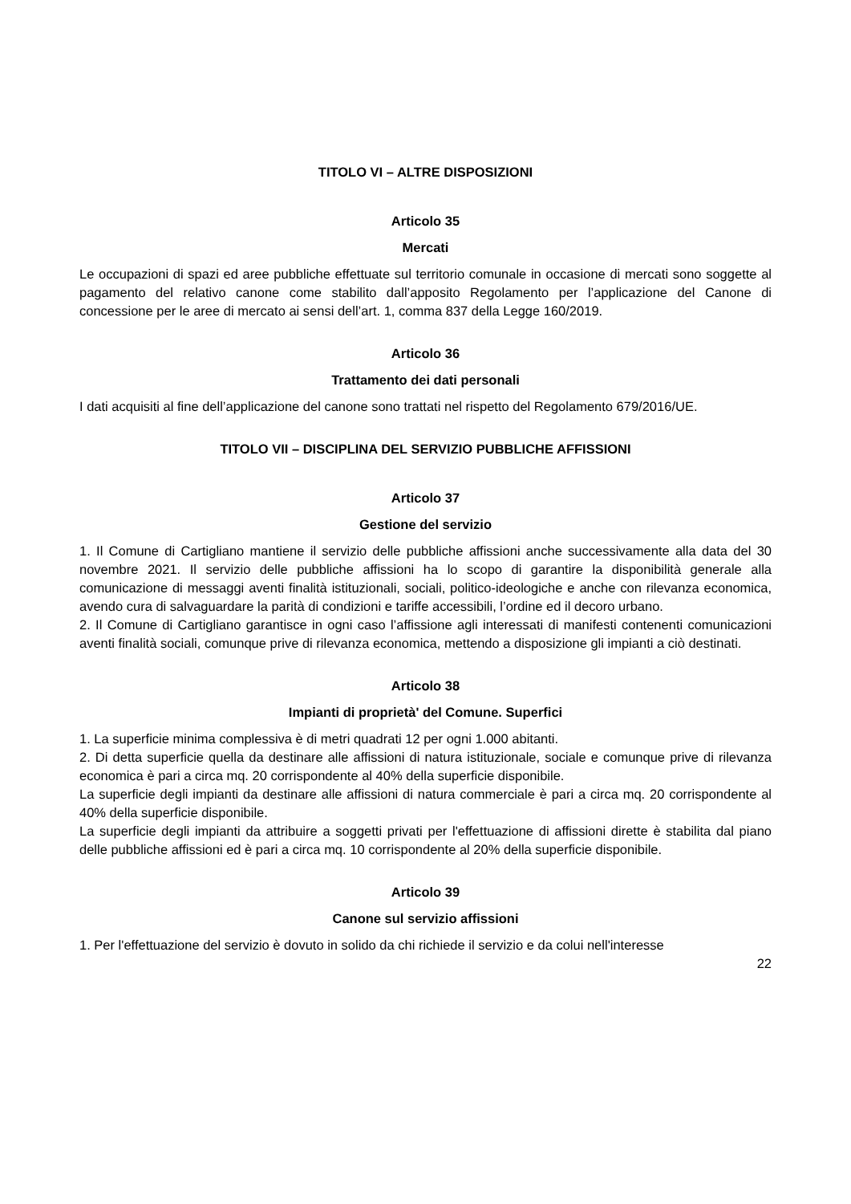TITOLO VI – ALTRE DISPOSIZIONI
Articolo 35
Mercati
Le occupazioni di spazi ed aree pubbliche effettuate sul territorio comunale in occasione di mercati sono soggette al pagamento del relativo canone come stabilito dall’apposito Regolamento per l’applicazione del Canone di concessione per le aree di mercato ai sensi dell’art. 1, comma 837 della Legge 160/2019.
Articolo 36
Trattamento dei dati personali
I dati acquisiti al fine dell’applicazione del canone sono trattati nel rispetto del Regolamento 679/2016/UE.
TITOLO VII – DISCIPLINA DEL SERVIZIO PUBBLICHE AFFISSIONI
Articolo 37
Gestione del servizio
1. Il Comune di Cartigliano mantiene il servizio delle pubbliche affissioni anche successivamente alla data del 30 novembre 2021. Il servizio delle pubbliche affissioni ha lo scopo di garantire la disponibilità generale alla comunicazione di messaggi aventi finalità istituzionali, sociali, politico-ideologiche e anche con rilevanza economica, avendo cura di salvaguardare la parità di condizioni e tariffe accessibili, l’ordine ed il decoro urbano.
2. Il Comune di Cartigliano garantisce in ogni caso l’affissione agli interessati di manifesti contenenti comunicazioni aventi finalità sociali, comunque prive di rilevanza economica, mettendo a disposizione gli impianti a ciò destinati.
Articolo 38
Impianti di proprietà' del Comune. Superfici
1. La superficie minima complessiva è di metri quadrati 12 per ogni 1.000 abitanti.
2. Di detta superficie quella da destinare alle affissioni di natura istituzionale, sociale e comunque prive di rilevanza economica è pari a circa mq. 20 corrispondente al 40% della superficie disponibile.
La superficie degli impianti da destinare alle affissioni di natura commerciale è pari a circa mq. 20 corrispondente al 40% della superficie disponibile.
La superficie degli impianti da attribuire a soggetti privati per l'effettuazione di affissioni dirette è stabilita dal piano delle pubbliche affissioni ed è pari a circa mq. 10 corrispondente al 20% della superficie disponibile.
Articolo 39
Canone sul servizio affissioni
1. Per l'effettuazione del servizio è dovuto in solido da chi richiede il servizio e da colui nell'interesse
22